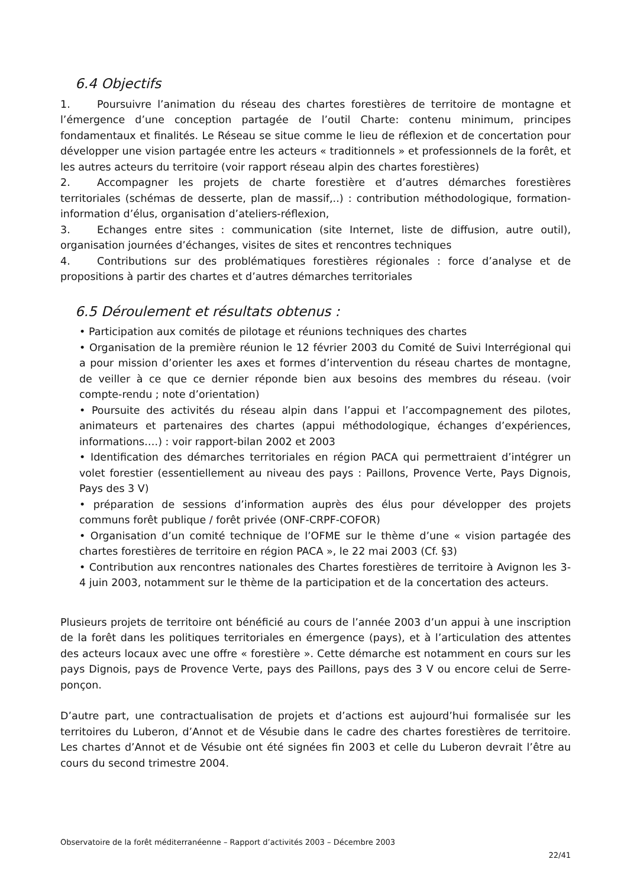6.4 Objectifs
1. Poursuivre l’animation du réseau des chartes forestières de territoire de montagne et l’émergence d’une conception partagée de l’outil Charte: contenu minimum, principes fondamentaux et finalités. Le Réseau se situe comme le lieu de réflexion et de concertation pour développer une vision partagée entre les acteurs « traditionnels » et professionnels de la forêt, et les autres acteurs du territoire (voir rapport réseau alpin des chartes forestières)
2. Accompagner les projets de charte forestière et d’autres démarches forestières territoriales (schémas de desserte, plan de massif,..) : contribution méthodologique, formation-information d’élus, organisation d’ateliers-réflexion,
3. Echanges entre sites : communication (site Internet, liste de diffusion, autre outil), organisation journées d’échanges, visites de sites et rencontres techniques
4. Contributions sur des problématiques forestières régionales : force d’analyse et de propositions à partir des chartes et d’autres démarches territoriales
6.5 Déroulement et résultats obtenus :
• Participation aux comités de pilotage et réunions techniques des chartes
• Organisation de la première réunion le 12 février 2003 du Comité de Suivi Interrégional qui a pour mission d’orienter les axes et formes d’intervention du réseau chartes de montagne, de veiller à ce que ce dernier réponde bien aux besoins des membres du réseau. (voir compte-rendu ; note d’orientation)
• Poursuite des activités du réseau alpin dans l’appui et l’accompagnement des pilotes, animateurs et partenaires des chartes (appui méthodologique, échanges d’expériences, informations….) : voir rapport-bilan 2002 et 2003
• Identification des démarches territoriales en région PACA qui permettraient d’intégrer un volet forestier (essentiellement au niveau des pays : Paillons, Provence Verte, Pays Dignois, Pays des 3 V)
• préparation de sessions d’information auprès des élus pour développer des projets communs forêt publique / forêt privée (ONF-CRPF-COFOR)
• Organisation d’un comité technique de l’OFME sur le thème d’une « vision partagée des chartes forestières de territoire en région PACA », le 22 mai 2003 (Cf. §3)
• Contribution aux rencontres nationales des Chartes forestières de territoire à Avignon les 3-4 juin 2003, notamment sur le thème de la participation et de la concertation des acteurs.
Plusieurs projets de territoire ont bénéficié au cours de l’année 2003 d’un appui à une inscription de la forêt dans les politiques territoriales en émergence (pays), et à l’articulation des attentes des acteurs locaux avec une offre « forestière ». Cette démarche est notamment en cours sur les pays Dignois, pays de Provence Verte, pays des Paillons, pays des 3 V ou encore celui de Serre-ponçon.
D’autre part, une contractualisation de projets et d’actions est aujourd’hui formalisée sur les territoires du Luberon, d’Annot et de Vésubie dans le cadre des chartes forestières de territoire. Les chartes d’Annot et de Vésubie ont été signées fin 2003 et celle du Luberon devrait l’être au cours du second trimestre 2004.
Observatoire de la forêt méditerranéenne – Rapport d’activités 2003 – Décembre 2003
22/41